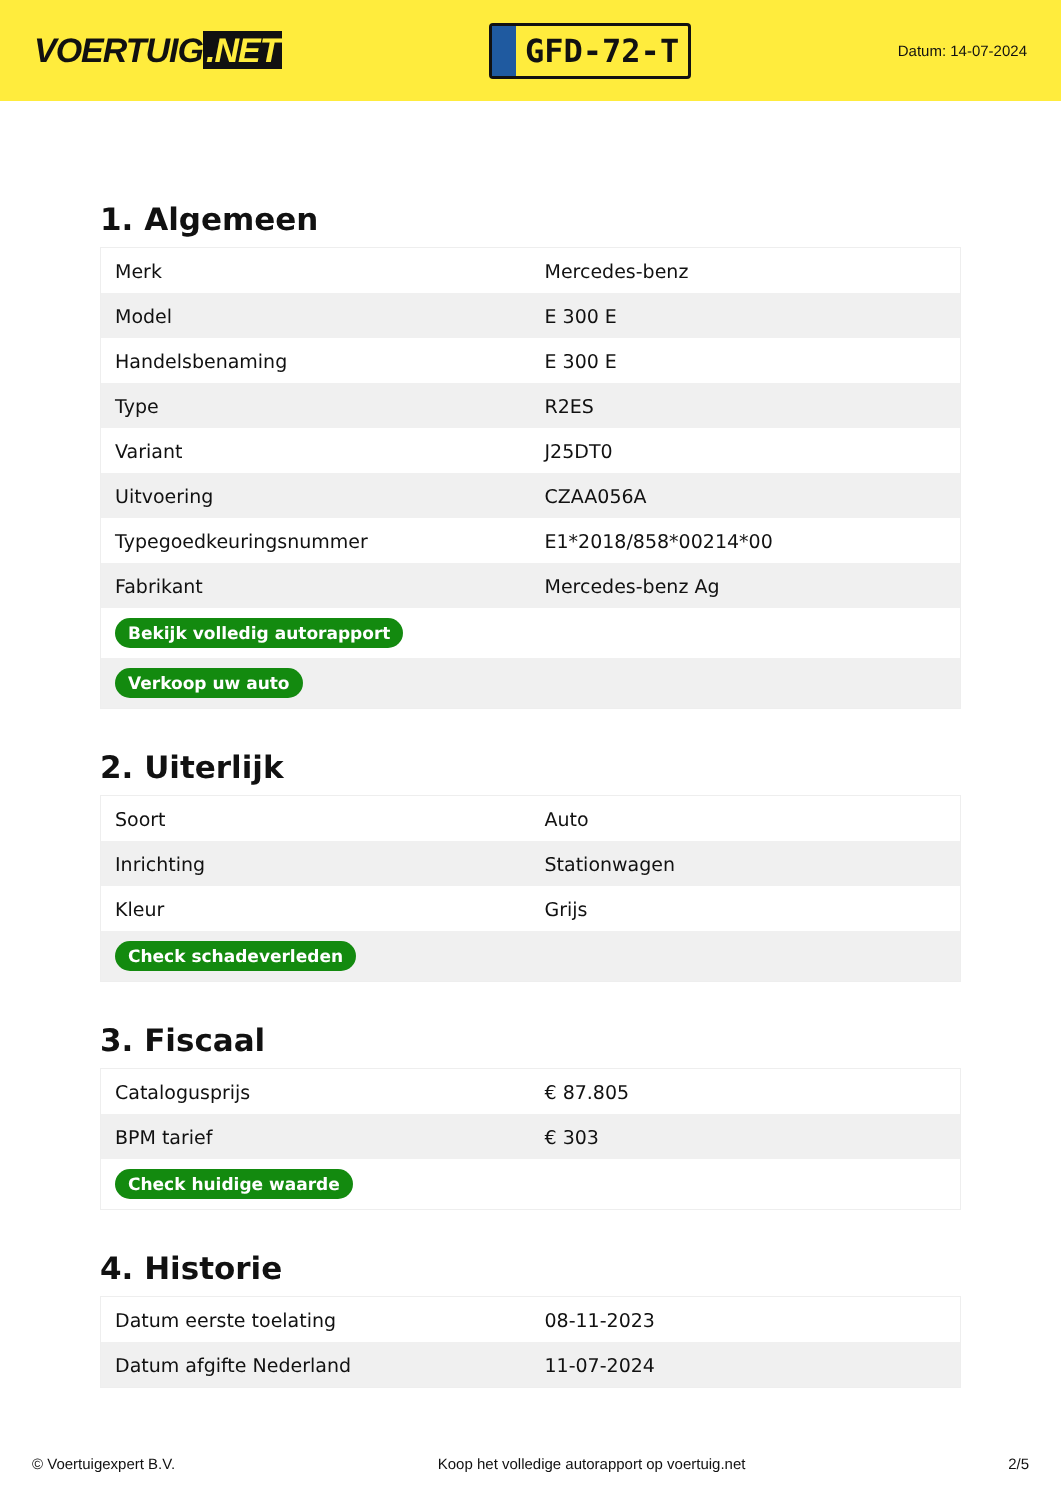VOERTUIG.NET
GFD-72-T
Datum: 14-07-2024
1. Algemeen
| Merk | Mercedes-benz |
| Model | E 300 E |
| Handelsbenaming | E 300 E |
| Type | R2ES |
| Variant | J25DT0 |
| Uitvoering | CZAA056A |
| Typegoedkeuringsnummer | E1*2018/858*00214*00 |
| Fabrikant | Mercedes-benz Ag |
| Bekijk volledig autorapport | |
| Verkoop uw auto | |
2. Uiterlijk
| Soort | Auto |
| Inrichting | Stationwagen |
| Kleur | Grijs |
| Check schadeverleden | |
3. Fiscaal
| Catalogusprijs | € 87.805 |
| BPM tarief | € 303 |
| Check huidige waarde | |
4. Historie
| Datum eerste toelating | 08-11-2023 |
| Datum afgifte Nederland | 11-07-2024 |
© Voertuigexpert B.V. Koop het volledige autorapport op voertuig.net 2/5